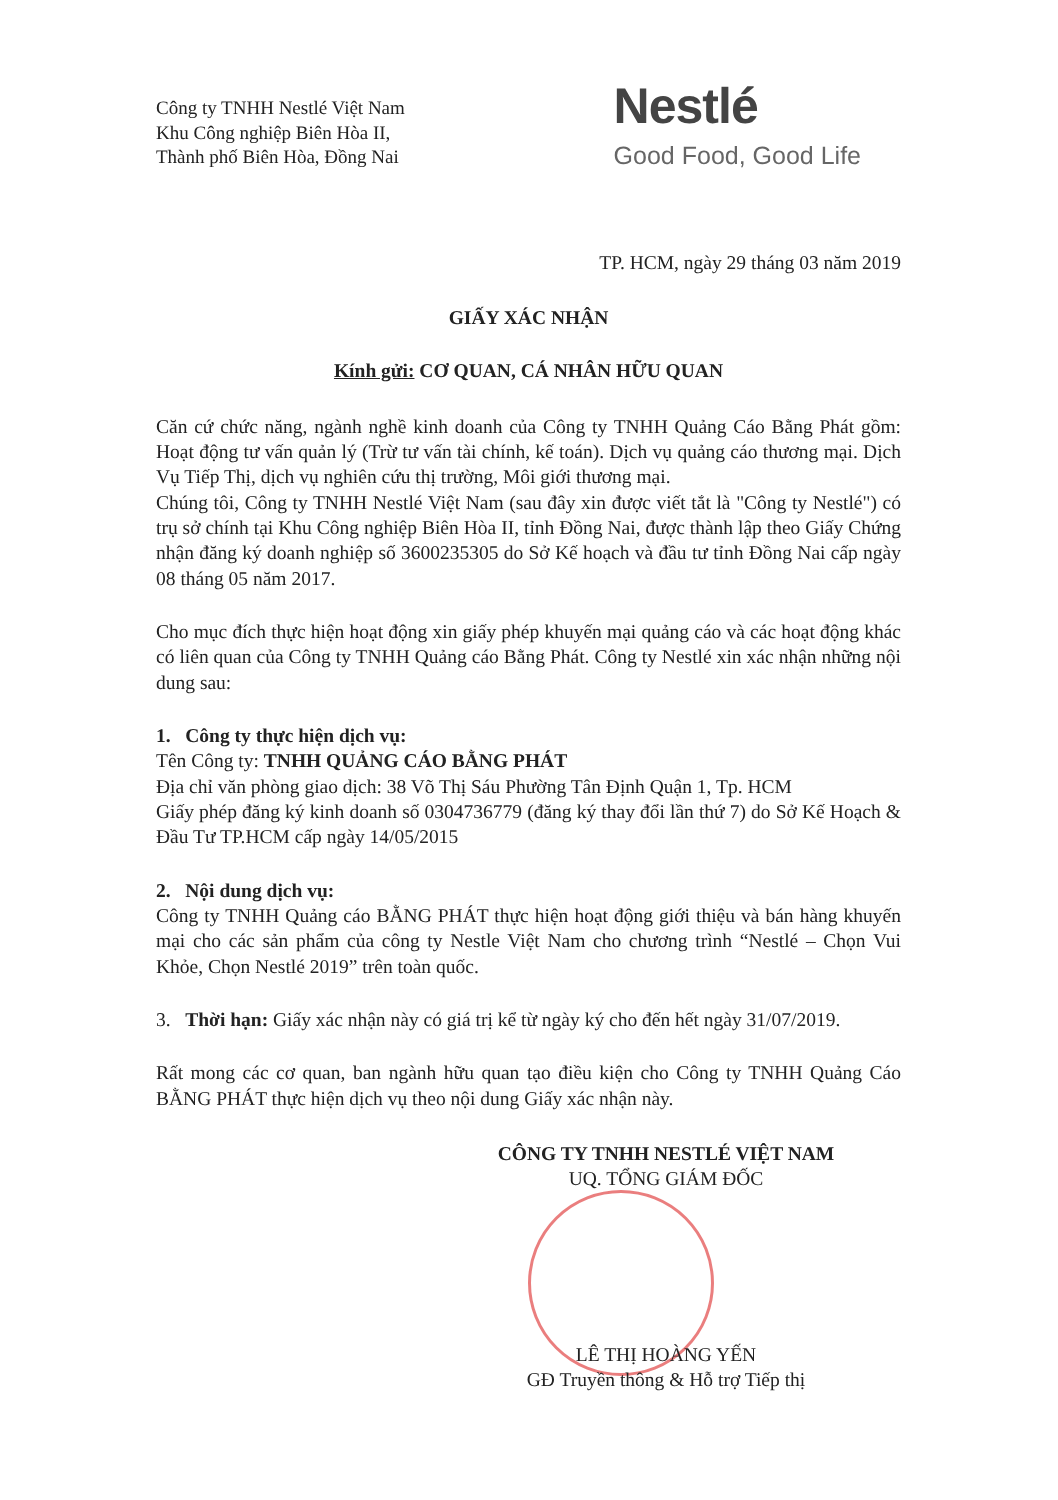Công ty TNHH Nestlé Việt Nam
Khu Công nghiệp Biên Hòa II,
Thành phố Biên Hòa, Đồng Nai
Nestlé
Good Food, Good Life
TP. HCM, ngày 29 tháng 03 năm 2019
GIẤY XÁC NHẬN
Kính gửi: CƠ QUAN, CÁ NHÂN HỮU QUAN
Căn cứ chức năng, ngành nghề kinh doanh của Công ty TNHH Quảng Cáo Bằng Phát gồm: Hoạt động tư vấn quản lý (Trừ tư vấn tài chính, kế toán). Dịch vụ quảng cáo thương mại. Dịch Vụ Tiếp Thị, dịch vụ nghiên cứu thị trường, Môi giới thương mại.
Chúng tôi, Công ty TNHH Nestlé Việt Nam (sau đây xin được viết tắt là "Công ty Nestlé") có trụ sở chính tại Khu Công nghiệp Biên Hòa II, tỉnh Đồng Nai, được thành lập theo Giấy Chứng nhận đăng ký doanh nghiệp số 3600235305 do Sở Kế hoạch và đầu tư tỉnh Đồng Nai cấp ngày 08 tháng 05 năm 2017.
Cho mục đích thực hiện hoạt động xin giấy phép khuyến mại quảng cáo và các hoạt động khác có liên quan của Công ty TNHH Quảng cáo Bằng Phát. Công ty Nestlé xin xác nhận những nội dung sau:
1. Công ty thực hiện dịch vụ:
Tên Công ty: TNHH QUẢNG CÁO BẰNG PHÁT
Địa chỉ văn phòng giao dịch: 38 Võ Thị Sáu Phường Tân Định Quận 1, Tp. HCM
Giấy phép đăng ký kinh doanh số 0304736779 (đăng ký thay đổi lần thứ 7) do Sở Kế Hoạch & Đầu Tư TP.HCM cấp ngày 14/05/2015
2. Nội dung dịch vụ:
Công ty TNHH Quảng cáo BẰNG PHÁT thực hiện hoạt động giới thiệu và bán hàng khuyến mại cho các sản phẩm của công ty Nestle Việt Nam cho chương trình “Nestlé – Chọn Vui Khỏe, Chọn Nestlé 2019” trên toàn quốc.
3. Thời hạn: Giấy xác nhận này có giá trị kể từ ngày ký cho đến hết ngày 31/07/2019.
Rất mong các cơ quan, ban ngành hữu quan tạo điều kiện cho Công ty TNHH Quảng Cáo BẰNG PHÁT thực hiện dịch vụ theo nội dung Giấy xác nhận này.
CÔNG TY TNHH NESTLÉ VIỆT NAM
UQ. TỔNG GIÁM ĐỐC
LÊ THỊ HOÀNG YẾN
GĐ Truyền thông & Hỗ trợ Tiếp thị